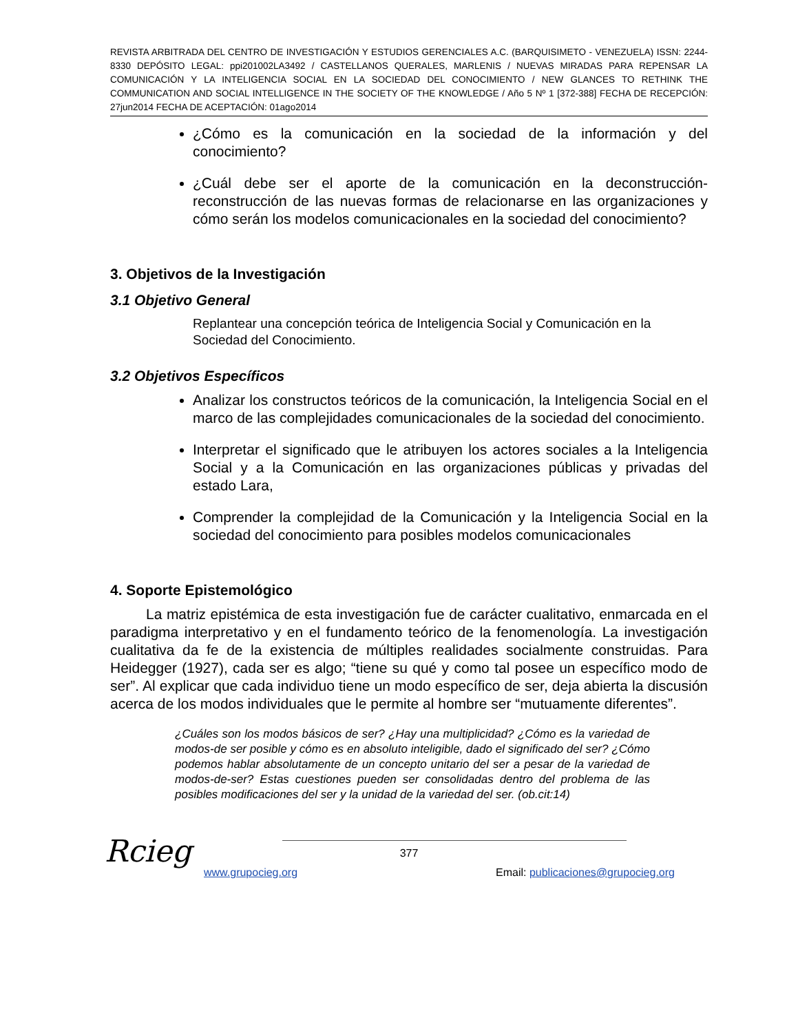REVISTA ARBITRADA DEL CENTRO DE INVESTIGACIÓN Y ESTUDIOS GERENCIALES A.C. (BARQUISIMETO - VENEZUELA) ISSN: 2244-8330 DEPÓSITO LEGAL: ppi201002LA3492 / CASTELLANOS QUERALES, MARLENIS / NUEVAS MIRADAS PARA REPENSAR LA COMUNICACIÓN Y LA INTELIGENCIA SOCIAL EN LA SOCIEDAD DEL CONOCIMIENTO / NEW GLANCES TO RETHINK THE COMMUNICATION AND SOCIAL INTELLIGENCE IN THE SOCIETY OF THE KNOWLEDGE / Año 5 Nº 1 [372-388] FECHA DE RECEPCIÓN: 27jun2014 FECHA DE ACEPTACIÓN: 01ago2014
¿Cómo es la comunicación en la sociedad de la información y del conocimiento?
¿Cuál debe ser el aporte de la comunicación en la deconstrucción-reconstrucción de las nuevas formas de relacionarse en las organizaciones y cómo serán los modelos comunicacionales en la sociedad del conocimiento?
3. Objetivos de la Investigación
3.1 Objetivo General
Replantear una concepción teórica de Inteligencia Social y Comunicación en la Sociedad del Conocimiento.
3.2 Objetivos Específicos
Analizar los constructos teóricos de la comunicación, la Inteligencia Social en el marco de las complejidades comunicacionales de la sociedad del conocimiento.
Interpretar el significado que le atribuyen los actores sociales a la Inteligencia Social y a la Comunicación en las organizaciones públicas y privadas del estado Lara,
Comprender la complejidad de la Comunicación y la Inteligencia Social en la sociedad del conocimiento para posibles modelos comunicacionales
4. Soporte Epistemológico
La matriz epistémica de esta investigación fue de carácter cualitativo, enmarcada en el paradigma interpretativo y en el fundamento teórico de la fenomenología. La investigación cualitativa da fe de la existencia de múltiples realidades socialmente construidas. Para Heidegger (1927), cada ser es algo; “tiene su qué y como tal posee un específico modo de ser”. Al explicar que cada individuo tiene un modo específico de ser, deja abierta la discusión acerca de los modos individuales que le permite al hombre ser “mutuamente diferentes”.
¿Cuáles son los modos básicos de ser? ¿Hay una multiplicidad? ¿Cómo es la variedad de modos-de ser posible y cómo es en absoluto inteligible, dado el significado del ser? ¿Cómo podemos hablar absolutamente de un concepto unitario del ser a pesar de la variedad de modos-de-ser? Estas cuestiones pueden ser consolidadas dentro del problema de las posibles modificaciones del ser y la unidad de la variedad del ser. (ob.cit:14)
Rcieg
377
www.grupocieg.org
Email: publicaciones@grupocieg.org